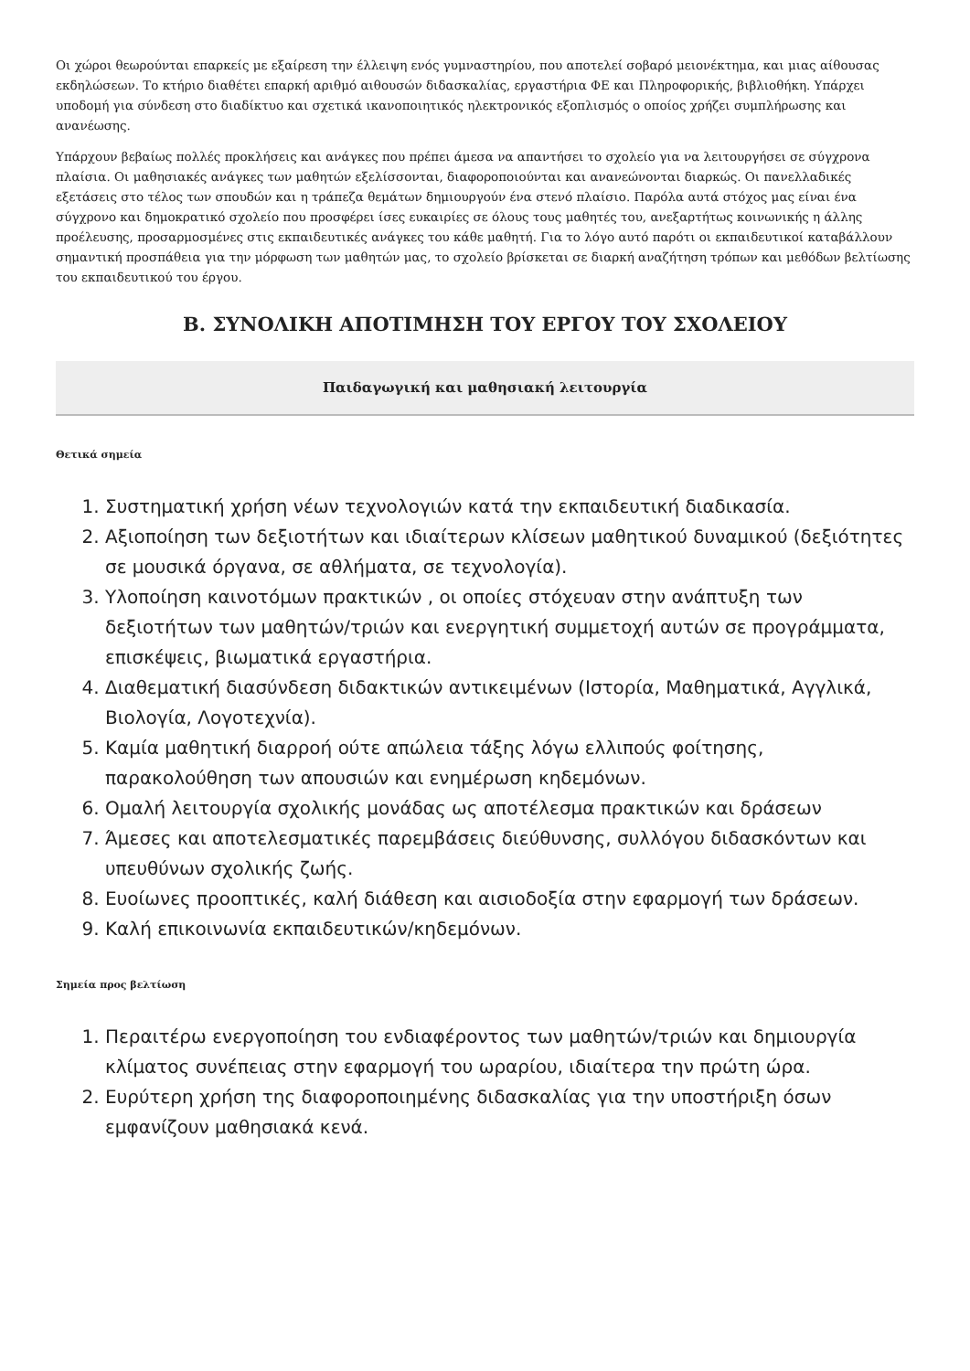Οι χώροι θεωρούνται επαρκείς με εξαίρεση την έλλειψη ενός γυμναστηρίου, που αποτελεί σοβαρό μειονέκτημα, και μιας αίθουσας εκδηλώσεων. Το κτήριο διαθέτει επαρκή αριθμό αιθουσών διδασκαλίας, εργαστήρια ΦΕ και Πληροφορικής, βιβλιοθήκη. Υπάρχει υποδομή για σύνδεση στο διαδίκτυο και σχετικά ικανοποιητικός ηλεκτρονικός εξοπλισμός ο οποίος χρήζει συμπλήρωσης και ανανέωσης.
Υπάρχουν βεβαίως πολλές προκλήσεις και ανάγκες που πρέπει άμεσα να απαντήσει το σχολείο για να λειτουργήσει σε σύγχρονα πλαίσια. Οι μαθησιακές ανάγκες των μαθητών εξελίσσονται, διαφοροποιούνται και ανανεώνονται διαρκώς. Οι πανελλαδικές εξετάσεις στο τέλος των σπουδών και η τράπεζα θεμάτων δημιουργούν ένα στενό πλαίσιο. Παρόλα αυτά στόχος μας είναι ένα σύγχρονο και δημοκρατικό σχολείο που προσφέρει ίσες ευκαιρίες σε όλους τους μαθητές του, ανεξαρτήτως κοινωνικής η άλλης προέλευσης, προσαρμοσμένες στις εκπαιδευτικές ανάγκες του κάθε μαθητή. Για το λόγο αυτό παρότι οι εκπαιδευτικοί καταβάλλουν σημαντική προσπάθεια για την μόρφωση των μαθητών μας, το σχολείο βρίσκεται σε διαρκή αναζήτηση τρόπων και μεθόδων βελτίωσης του εκπαιδευτικού του έργου.
Β. ΣΥΝΟΛΙΚΗ ΑΠΟΤΙΜΗΣΗ ΤΟΥ ΕΡΓΟΥ ΤΟΥ ΣΧΟΛΕΙΟΥ
Παιδαγωγική και μαθησιακή λειτουργία
Θετικά σημεία
1. Συστηματική χρήση νέων τεχνολογιών κατά την εκπαιδευτική διαδικασία.
2. Αξιοποίηση των δεξιοτήτων και ιδιαίτερων κλίσεων μαθητικού δυναμικού (δεξιότητες σε μουσικά όργανα, σε αθλήματα, σε τεχνολογία).
3. Υλοποίηση καινοτόμων πρακτικών , οι οποίες στόχευαν στην ανάπτυξη των δεξιοτήτων των μαθητών/τριών και ενεργητική συμμετοχή αυτών σε προγράμματα, επισκέψεις, βιωματικά εργαστήρια.
4. Διαθεματική διασύνδεση διδακτικών αντικειμένων (Ιστορία, Μαθηματικά, Αγγλικά, Βιολογία, Λογοτεχνία).
5. Καμία μαθητική διαρροή ούτε απώλεια τάξης λόγω ελλιπούς φοίτησης, παρακολούθηση των απουσιών και ενημέρωση κηδεμόνων.
6. Ομαλή λειτουργία σχολικής μονάδας ως αποτέλεσμα πρακτικών και δράσεων
7. Άμεσες και αποτελεσματικές παρεμβάσεις διεύθυνσης, συλλόγου διδασκόντων και υπευθύνων σχολικής ζωής.
8. Ευοίωνες προοπτικές, καλή διάθεση και αισιοδοξία στην εφαρμογή των δράσεων.
9. Καλή επικοινωνία εκπαιδευτικών/κηδεμόνων.
Σημεία προς βελτίωση
1. Περαιτέρω ενεργοποίηση του ενδιαφέροντος των μαθητών/τριών και δημιουργία κλίματος συνέπειας στην εφαρμογή του ωραρίου, ιδιαίτερα την πρώτη ώρα.
2. Ευρύτερη χρήση της διαφοροποιημένης διδασκαλίας για την υποστήριξη όσων εμφανίζουν μαθησιακά κενά.